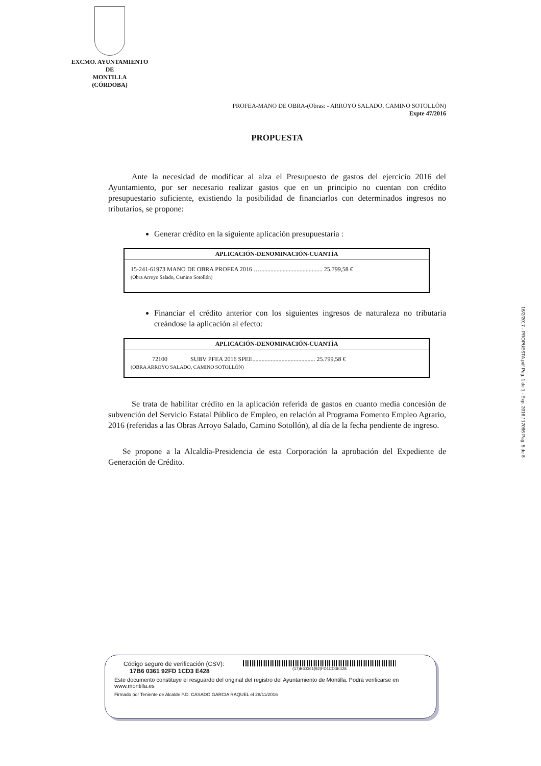EXCMO. AYUNTAMIENTO
DE
MONTILLA
(CÓRDOBA)
PROFEA-MANO DE OBRA-(Obras: - ARROYO SALADO, CAMINO SOTOLLÓN)
Expte 47/2016
PROPUESTA
Ante la necesidad de modificar al alza el Presupuesto de gastos del ejercicio 2016 del Ayuntamiento, por ser necesario realizar gastos que en un principio no cuentan con crédito presupuestario suficiente, existiendo la posibilidad de financiarlos con determinados ingresos no tributarios, se propone:
Generar crédito en la siguiente aplicación presupuestaria :
| APLICACIÓN-DENOMINACIÓN-CUANTÍA |
| --- |
| 15-241-61973 MANO DE OBRA PROFEA 2016 …......................................... 25.799,58 € (Obra Arroyo Salado, Camino Sotollón) |
Financiar el crédito anterior con los siguientes ingresos de naturaleza no tributaria creándose la aplicación al efecto:
| APLICACIÓN-DENOMINACIÓN-CUANTÍA |
| --- |
| 72100 SUBV PFEA 2016 SPEE......................................... 25.799,58 € (OBRA ARROYO SALADO, CAMINO SOTOLLÓN) |
Se trata de habilitar crédito en la aplicación referida de gastos en cuanto media concesión de subvención del Servicio Estatal Público de Empleo, en relación al Programa Fomento Empleo Agrario, 2016 (referidas a las Obras Arroyo Salado, Camino Sotollón), al día de la fecha pendiente de ingreso.
Se propone a la Alcaldía-Presidencia de esta Corporación la aprobación del Expediente de Generación de Crédito.
16/2/2017 - PROPUESTA.pdf Pag. 1 de 1 - Exp. 2016 / 17086 Pag. 5 de 8
Código seguro de verificación (CSV):
17B6 0361 92FD 1CD3 E428
(17)B60361(92)FD1CD3E428
Este documento constituye el resguardo del original del registro del Ayuntamiento de Montilla. Podrá verificarse en www.montilla.es
Firmado por Teniente de Alcalde P.D. CASADO GARCIA RAQUEL el 28/11/2016